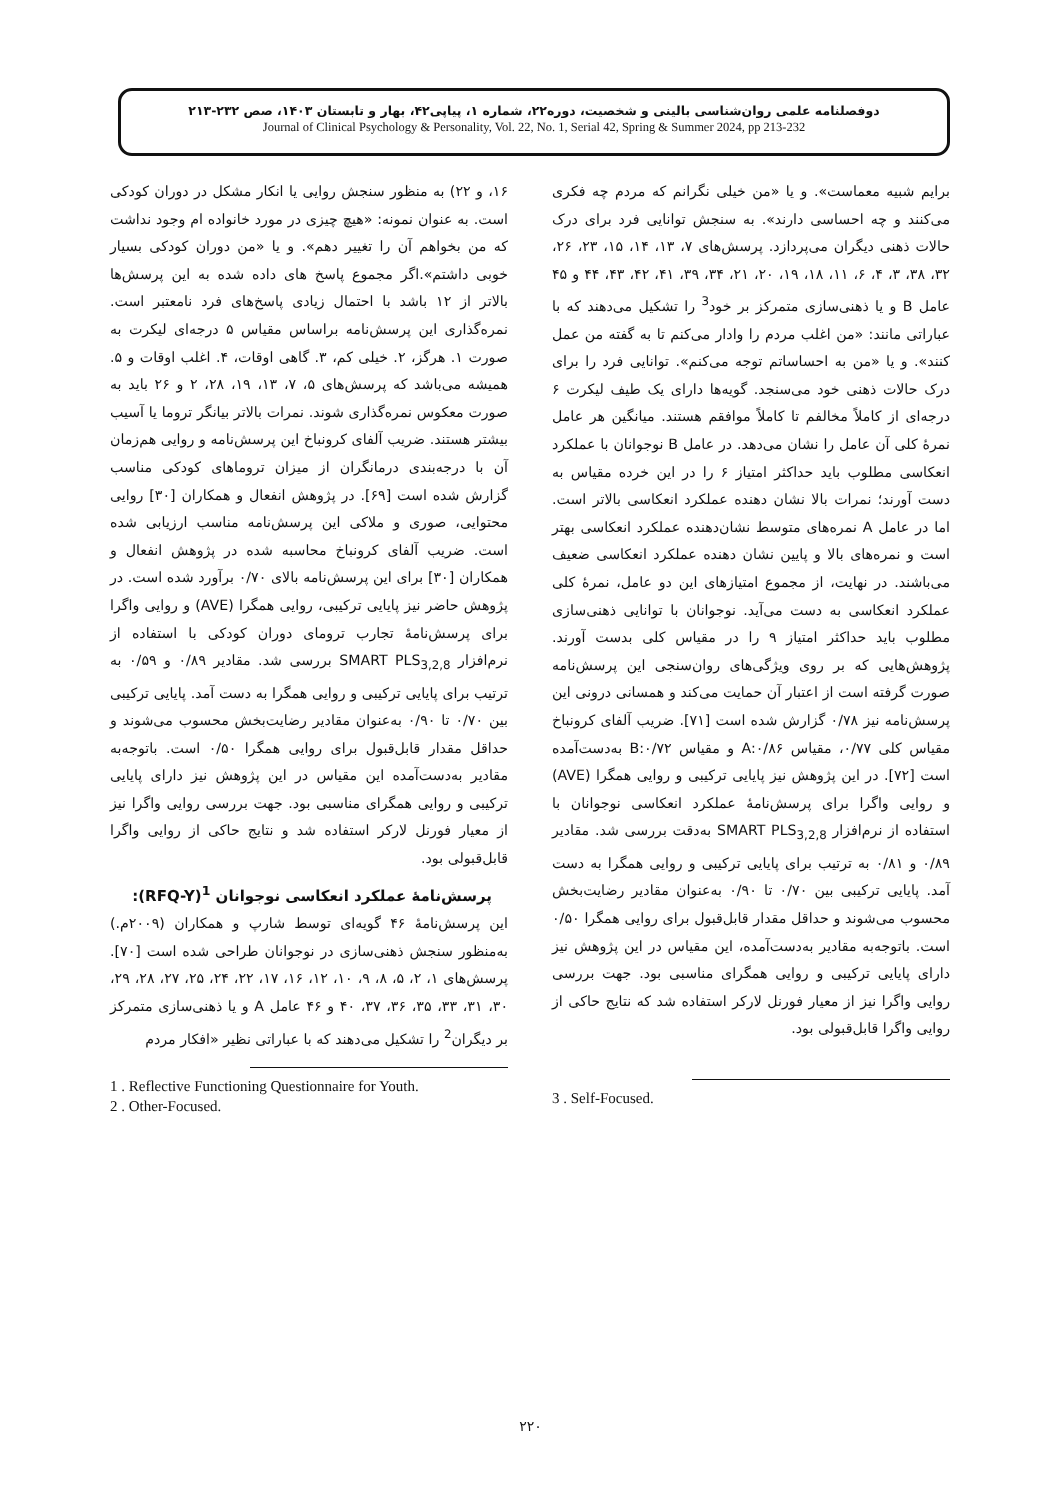دوفصلنامه علمی روان‌شناسی بالینی و شخصیت، دوره۲۲، شماره ۱، پیاپی۴۲، بهار و تابستان ۱۴۰۳، صص ۲۳۲-۲۱۳
Journal of Clinical Psychology & Personality, Vol. 22, No. 1, Serial 42, Spring & Summer 2024, pp 213-232
۱۶، و ۲۲) به منظور سنجش روایی یا انکار مشکل در دوران کودکی است. به عنوان نمونه: «هیچ چیزی در مورد خانواده ام وجود نداشت که من بخواهم آن را تغییر دهم». و یا «من دوران کودکی بسیار خوبی داشتم».اگر مجموع پاسخ های داده شده به این پرسش‌ها بالاتر از ۱۲ باشد با احتمال زیادی پاسخ‌های فرد نامعتبر است. نمره‌گذاری این پرسش‌نامه براساس مقیاس ۵ درجه‌ای لیکرت به صورت ۱. هرگز، ۲. خیلی کم، ۳. گاهی اوقات، ۴. اغلب اوقات و ۵. همیشه می‌باشد که پرسش‌های ۵، ۷، ۱۳، ۱۹، ۲۸، ۲ و ۲۶ باید به صورت معکوس نمره‌گذاری شوند. نمرات بالاتر بیانگر تروما یا آسیب بیشتر هستند. ضریب آلفای کرونباخ این پرسش‌نامه و روایی هم‌زمان آن با درجه‌بندی درمانگران از میزان تروماهای کودکی مناسب گزارش شده است [۶۹]. در پژوهش انفعال و همکاران [۳۰] روایی محتوایی، صوری و ملاکی این پرسش‌نامه مناسب ارزیابی شده است. ضریب آلفای کرونباخ محاسبه شده در پژوهش انفعال و همکاران [۳۰] برای این پرسش‌نامه بالای ۰/۷۰ برآورد شده است. در پژوهش حاضر نیز پایایی ترکیبی، روایی همگرا (AVE) و روایی واگرا برای پرسش‌نامهٔ تجارب ترومای دوران کودکی با استفاده از نرم‌افزار SMART PLS<sub>3,2,8</sub> بررسی شد. مقادیر ۰/۸۹ و ۰/۵۹ به ترتیب برای پایایی ترکیبی و روایی همگرا به دست آمد. پایایی ترکیبی بین ۰/۷۰ تا ۰/۹۰ به‌عنوان مقادیر رضایت‌بخش محسوب می‌شوند و حداقل مقدار قابل‌قبول برای روایی همگرا ۰/۵۰ است. باتوجه‌به مقادیر به‌دست‌آمده این مقیاس در این پژوهش نیز دارای پایایی ترکیبی و روایی همگرای مناسبی بود. جهت بررسی روایی واگرا نیز از معیار فورنل لارکر استفاده شد و نتایج حاکی از روایی واگرا قابل‌قبولی بود.
پرسش‌نامهٔ عملکرد انعکاسی نوجوانان <sup>1</sup>(RFQ-Y):
این پرسش‌نامهٔ ۴۶ گویه‌ای توسط شارپ و همکاران (۲۰۰۹م.) به‌منظور سنجش ذهنی‌سازی در نوجوانان طراحی شده است [۷۰]. پرسش‌های ۱، ۲، ۵، ۸، ۹، ۱۰، ۱۲، ۱۶، ۱۷، ۲۲، ۲۴، ۲۵، ۲۷، ۲۸، ۲۹، ۳۰، ۳۱، ۳۳، ۳۵، ۳۶، ۳۷، ۴۰ و ۴۶ عامل A و یا ذهنی‌سازی متمرکز بر دیگران<sup>2</sup> را تشکیل می‌دهند که با عباراتی نظیر «افکار مردم
1 . Reflective Functioning Questionnaire for Youth.
2 . Other-Focused.
برایم شبیه معماست». و یا «من خیلی نگرانم که مردم چه فکری می‌کنند و چه احساسی دارند». به سنجش توانایی فرد برای درک حالات ذهنی دیگران می‌پردازد. پرسش‌های ۷، ۱۳، ۱۴، ۱۵، ۲۳، ۲۶، ۳۲، ۳۸، ۳، ۴، ۶، ۱۱، ۱۸، ۱۹، ۲۰، ۲۱، ۳۴، ۳۹، ۴۱، ۴۲، ۴۳، ۴۴ و ۴۵ عامل B و یا ذهنی‌سازی متمرکز بر خود<sup>3</sup> را تشکیل می‌دهند که با عباراتی مانند: «من اغلب مردم را وادار می‌کنم تا به گفته من عمل کنند». و یا «من به احساساتم توجه می‌کنم». توانایی فرد را برای درک حالات ذهنی خود می‌سنجد. گویه‌ها دارای یک طیف لیکرت ۶ درجه‌ای از کاملاً مخالفم تا کاملاً موافقم هستند. میانگین هر عامل نمرهٔ کلی آن عامل را نشان می‌دهد. در عامل B نوجوانان با عملکرد انعکاسی مطلوب باید حداکثر امتیاز ۶ را در این خرده مقیاس به دست آورند؛ نمرات بالا نشان دهنده عملکرد انعکاسی بالاتر است. اما در عامل A نمره‌های متوسط نشان‌دهنده عملکرد انعکاسی بهتر است و نمره‌های بالا و پایین نشان دهنده عملکرد انعکاسی ضعیف می‌باشند. در نهایت، از مجموع امتیازهای این دو عامل، نمرهٔ کلی عملکرد انعکاسی به دست می‌آید. نوجوانان با توانایی ذهنی‌سازی مطلوب باید حداکثر امتیاز ۹ را در مقیاس کلی بدست آورند. پژوهش‌هایی که بر روی ویژگی‌های روان‌سنجی این پرسش‌نامه صورت گرفته است از اعتبار آن حمایت می‌کند و همسانی درونی این پرسش‌نامه نیز ۰/۷۸ گزارش شده است [۷۱]. ضریب آلفای کرونباخ مقیاس کلی ۰/۷۷، مقیاس A:۰/۸۶ و مقیاس B:۰/۷۲ به‌دست‌آمده است [۷۲]. در این پژوهش نیز پایایی ترکیبی و روایی همگرا (AVE) و روایی واگرا برای پرسش‌نامهٔ عملکرد انعکاسی نوجوانان با استفاده از نرم‌افزار SMART PLS<sub>3,2,8</sub> به‌دقت بررسی شد. مقادیر ۰/۸۹ و ۰/۸۱ به ترتیب برای پایایی ترکیبی و روایی همگرا به دست آمد. پایایی ترکیبی بین ۰/۷۰ تا ۰/۹۰ به‌عنوان مقادیر رضایت‌بخش محسوب می‌شوند و حداقل مقدار قابل‌قبول برای روایی همگرا ۰/۵۰ است. باتوجه‌به مقادیر به‌دست‌آمده، این مقیاس در این پژوهش نیز دارای پایایی ترکیبی و روایی همگرای مناسبی بود. جهت بررسی روایی واگرا نیز از معیار فورنل لارکر استفاده شد که نتایج حاکی از روایی واگرا قابل‌قبولی بود.
3 . Self-Focused.
۲۲۰